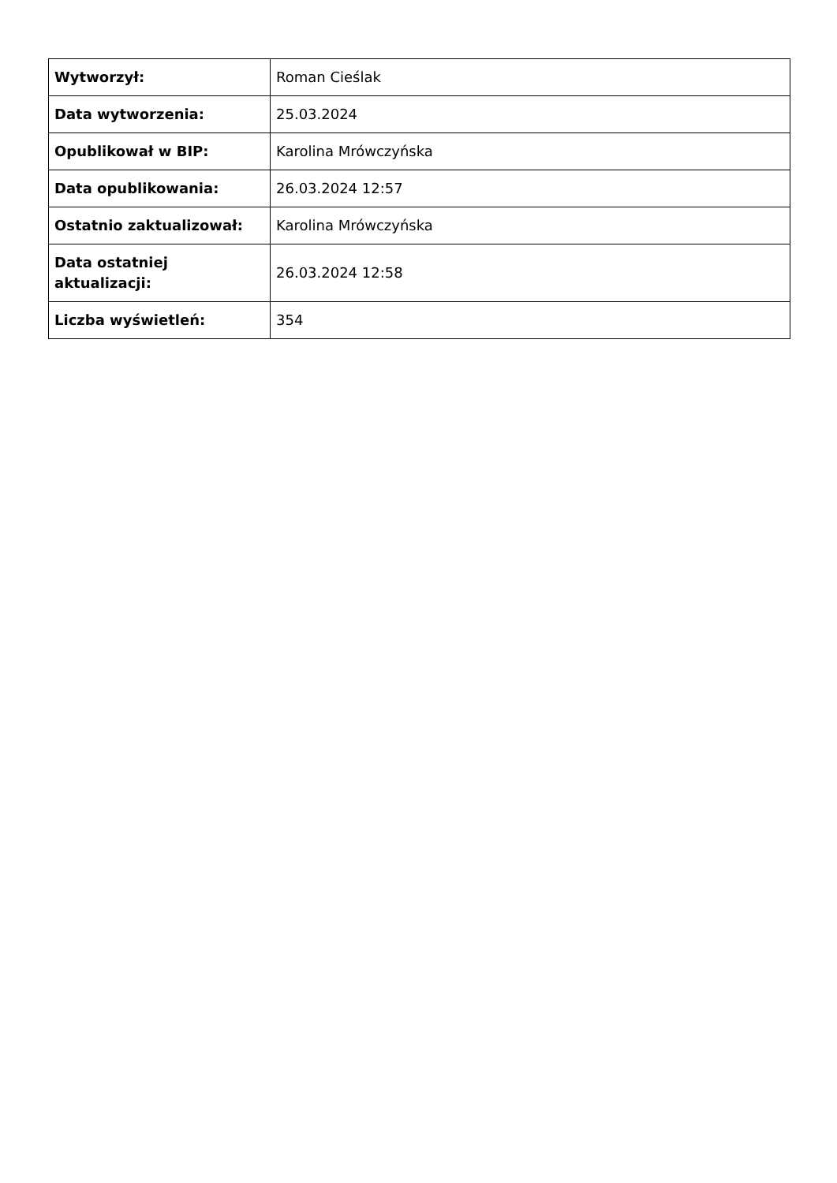| Wytworzył: | Roman Cieślak |
| Data wytworzenia: | 25.03.2024 |
| Opublikował w BIP: | Karolina Mrówczyńska |
| Data opublikowania: | 26.03.2024 12:57 |
| Ostatnio zaktualizował: | Karolina Mrówczyńska |
| Data ostatniej aktualizacji: | 26.03.2024 12:58 |
| Liczba wyświetleń: | 354 |